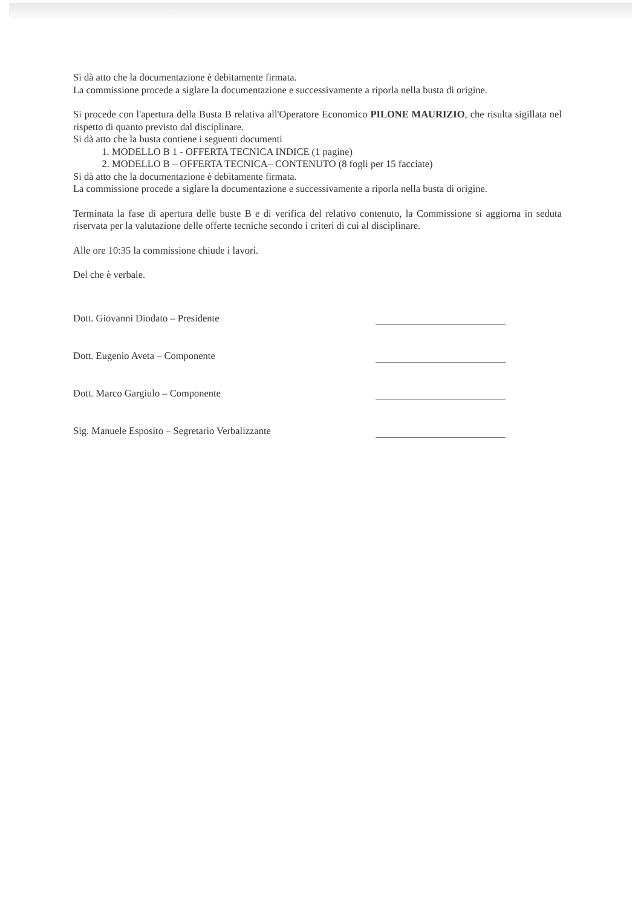Si dà atto che la documentazione è debitamente firmata.
La commissione procede a siglare la documentazione e successivamente a riporla nella busta di origine.
Si procede con l'apertura della Busta B relativa all'Operatore Economico PILONE MAURIZIO, che risulta sigillata nel rispetto di quanto previsto dal disciplinare.
Si dà atto che la busta contiene i seguenti documenti
1. MODELLO B 1 - OFFERTA TECNICA INDICE (1 pagine)
2. MODELLO B – OFFERTA TECNICA– CONTENUTO (8 fogli per 15 facciate)
Si dà atto che la documentazione è debitamente firmata.
La commissione procede a siglare la documentazione e successivamente a riporla nella busta di origine.
Terminata la fase di apertura delle buste B e di verifica del relativo contenuto, la Commissione si aggiorna in seduta riservata per la valutazione delle offerte tecniche secondo i criteri di cui al disciplinare.
Alle ore 10:35 la commissione chiude i lavori.
Del che è verbale.
Dott. Giovanni Diodato – Presidente
Dott. Eugenio Aveta – Componente
Dott. Marco Gargiulo – Componente
Sig. Manuele Esposito – Segretario Verbalizzante